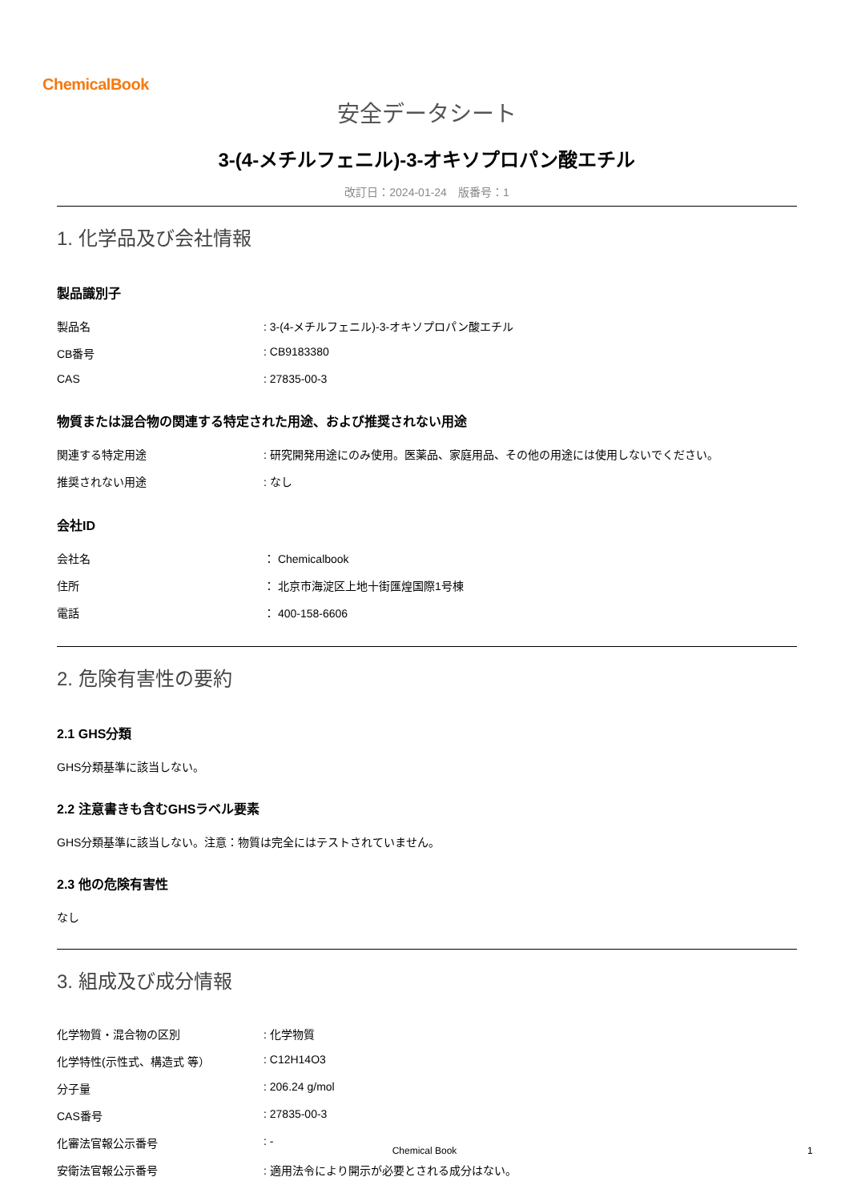ChemicalBook
安全データシート
3-(4-メチルフェニル)-3-オキソプロパン酸エチル
改訂日：2024-01-24　版番号：1
1. 化学品及び会社情報
製品識別子
| 製品名 | : 3-(4-メチルフェニル)-3-オキソプロパン酸エチル |
| CB番号 | : CB9183380 |
| CAS | : 27835-00-3 |
物質または混合物の関連する特定された用途、および推奨されない用途
| 関連する特定用途 | : 研究開発用途にのみ使用。医薬品、家庭用品、その他の用途には使用しないでください。 |
| 推奨されない用途 | : なし |
会社ID
| 会社名 | ： Chemicalbook |
| 住所 | ： 北京市海淀区上地十街匯煌国際1号棟 |
| 電話 | ： 400-158-6606 |
2. 危険有害性の要約
2.1 GHS分類
GHS分類基準に該当しない。
2.2 注意書きも含むGHSラベル要素
GHS分類基準に該当しない。注意：物質は完全にはテストされていません。
2.3 他の危険有害性
なし
3. 組成及び成分情報
| 化学物質・混合物の区別 | : 化学物質 |
| 化学特性(示性式、構造式 等） | : C12H14O3 |
| 分子量 | : 206.24 g/mol |
| CAS番号 | : 27835-00-3 |
| 化審法官報公示番号 | : - |
| 安衛法官報公示番号 | : 適用法令により開示が必要とされる成分はない。 |
Chemical Book 1